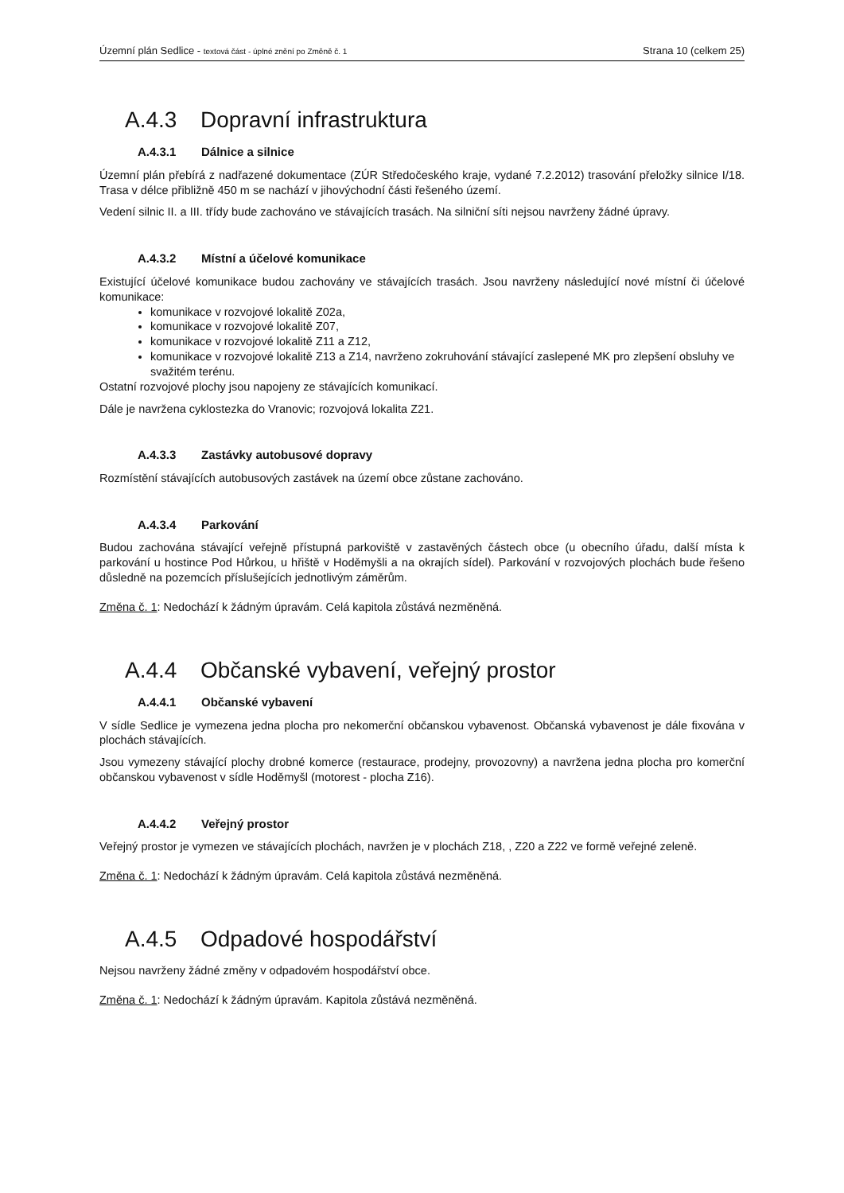Územní plán Sedlice - textová část - úplné znění po Změně č. 1
Strana 10 (celkem 25)
A.4.3 Dopravní infrastruktura
A.4.3.1 Dálnice a silnice
Územní plán přebírá z nadřazené dokumentace (ZÚR Středočeského kraje, vydané 7.2.2012) trasování přeložky silnice I/18. Trasa v délce přibližně 450 m se nachází v jihovýchodní části řešeného území.
Vedení silnic II. a III. třídy bude zachováno ve stávajících trasách. Na silniční síti nejsou navrženy žádné úpravy.
A.4.3.2 Místní a účelové komunikace
Existující účelové komunikace budou zachovány ve stávajících trasách. Jsou navrženy následující nové místní či účelové komunikace:
komunikace v rozvojové lokalitě Z02a,
komunikace v rozvojové lokalitě Z07,
komunikace v rozvojové lokalitě Z11 a Z12,
komunikace v rozvojové lokalitě Z13 a Z14, navrženo zokruhování stávající zaslepené MK pro zlepšení obsluhy ve svažitém terénu.
Ostatní rozvojové plochy jsou napojeny ze stávajících komunikací.
Dále je navržena cyklostezka do Vranovic; rozvojová lokalita Z21.
A.4.3.3 Zastávky autobusové dopravy
Rozmístění stávajících autobusových zastávek na území obce zůstane zachováno.
A.4.3.4 Parkování
Budou zachována stávající veřejně přístupná parkoviště v zastavěných částech obce (u obecního úřadu, další místa k parkování u hostince Pod Hůrkou, u hřiště v Hoděmyšli a na okrajích sídel). Parkování v rozvojových plochách bude řešeno důsledně na pozemcích příslušejících jednotlivým záměrům.
Změna č. 1: Nedochází k žádným úpravám. Celá kapitola zůstává nezměněná.
A.4.4 Občanské vybavení, veřejný prostor
A.4.4.1 Občanské vybavení
V sídle Sedlice je vymezena jedna plocha pro nekomerční občanskou vybavenost. Občanská vybavenost je dále fixována v plochách stávajících.
Jsou vymezeny stávající plochy drobné komerce (restaurace, prodejny, provozovny) a navržena jedna plocha pro komerční občanskou vybavenost v sídle Hoděmyšl (motorest - plocha Z16).
A.4.4.2 Veřejný prostor
Veřejný prostor je vymezen ve stávajících plochách, navržen je v plochách Z18, , Z20 a Z22 ve formě veřejné zeleně.
Změna č. 1: Nedochází k žádným úpravám. Celá kapitola zůstává nezměněná.
A.4.5 Odpadové hospodářství
Nejsou navrženy žádné změny v odpadovém hospodářství obce.
Změna č. 1: Nedochází k žádným úpravám. Kapitola zůstává nezměněná.